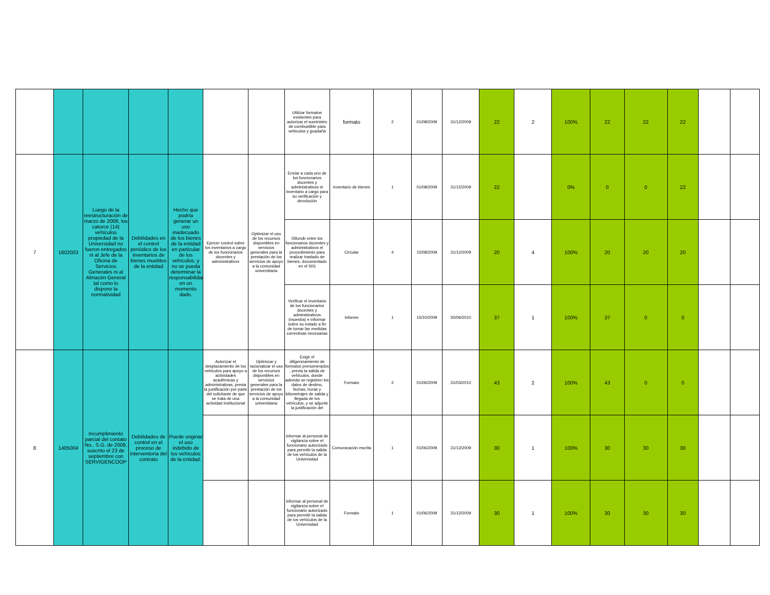| | | | | | | | Utilizar formatos existentes para autorizar el suministro de combustible para vehiculos y guadaña | formato | 2 | 01/08/2009 | 31/12/2009 | 22 | 2 | 100% | 22 | 22 | 22 | | |
| 7 | 1602003 | Luego de la reestructuración de marzo de 2008, los catorce (14) vehículos propiedad de la Universidad no fueron entregados ni al Jefe de la Oficina de Servicios Generales ni al Almacén General tal como lo dispone la normatividad | Debilidades en el control periódico de los inventarios de bienes muebles de la entidad | Hecho que podría generar un uso inadecuado de los bienes de la entidad en particular de los vehículos, y no se pueda determinar la responsabilidad en un momento dado. | Ejercer control sobre los inventarios a cargo de los funcionarios docentes y administrativos | Optimizar el uso de los recursos disponibles en servicios generales para la prestación de los servicios de apoyo a la comunidad universitaria | Enviar a cada uno de los funcionarios docentes y administrativos el inventario a cargo para su verificación y devolución | Inventario de bienes | 1 | 01/08/2009 | 31/12/2009 | 22 | | 0% | 0 | 0 | 22 | | |
| | | | | | | | Difundir entre los funcionarios docentes y administrativos el procedimiento para realizar traslado de bienes, documentado en el SIG | Circular | 4 | 15/08/2009 | 31/12/2009 | 20 | 4 | 100% | 20 | 20 | 20 | | |
| | | | | | | | Verificar el inventario de los funcionarios docentes y administrativos (muestra) e informar sobre su estado a fin de tomar las medidas correctivas necesarias | Informe | 1 | 15/10/2009 | 30/06/2010 | 37 | 1 | 100% | 37 | 0 | 0 | | |
| 8 | 1405004 | Incumplimiento parcial del contato No,. S.G. de 2008, suscrito el 23 de septiembre con SERVIGENCOOP | Debilidades de control en el proceso de interventoría del contrato | Puede originar el uso indebido de los vehículos de la entidad. | Autorizar el desplazamiento de los vehículos para apoyo a actividades académicas y administrativas, previa la justificación por parte del solicitante de que se trata de una actividad institucional | Optimizar y racionalizar el uso de los recursos disponibles en servicios generales para la prestación de los servicios de apoyo a la comunidad universitaria | Exigir el diligenciamiento de formatos prenumerados , previa la salida de vehículos, donde además se registren los datos de destino, fechas, horas y kilometrajes de salida y llegada de los vehículos, y se adjunte la justificación del | Formato | 2 | 01/06/2009 | 31/03/2010 | 43 | 2 | 100% | 43 | 0 | 0 | | |
| | | | | | | | informar al personal de vigilancia sobre el funcionario autorizado para permitir la salida de los vehículos de la Universidad | Comunicación escrita | 1 | 01/06/2009 | 31/12/2009 | 30 | 1 | 100% | 30 | 30 | 30 | | |
| | | | | | | | informar al personal de vigilancia sobre el funcionario autorizado para permitir la salida de los vehículos de la Universidad | Formato | 1 | 01/06/2009 | 31/12/2009 | 30 | 1 | 100% | 30 | 30 | 30 | | |